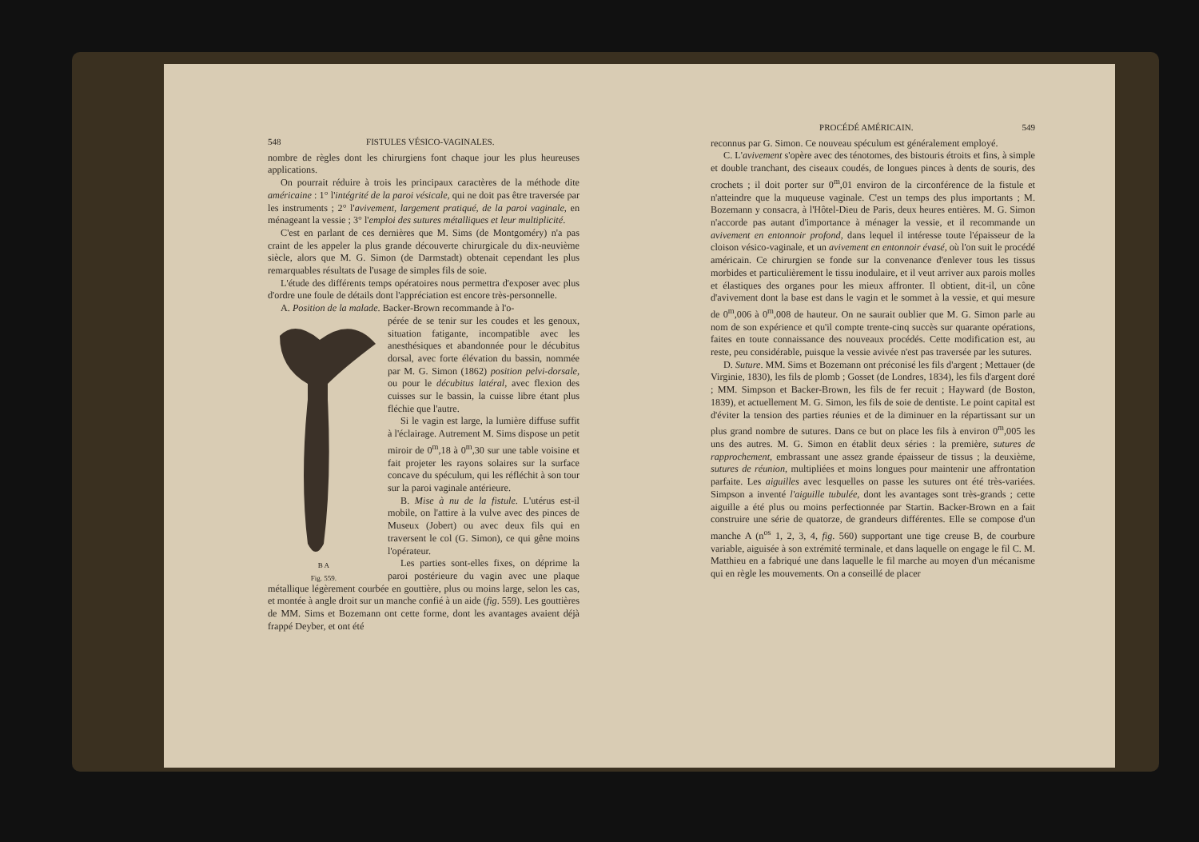548 FISTULES VÉSICO-VAGINALES.
nombre de règles dont les chirurgiens font chaque jour les plus heureuses applications.
On pourrait réduire à trois les principaux caractères de la méthode dite américaine : 1° l'intégrité de la paroi vésicale, qui ne doit pas être traversée par les instruments ; 2° l'avivement, largement pratiqué, de la paroi vaginale, en ménageant la vessie ; 3° l'emploi des sutures métalliques et leur multiplicité.
C'est en parlant de ces dernières que M. Sims (de Montgoméry) n'a pas craint de les appeler la plus grande découverte chirurgicale du dix-neuvième siècle, alors que M. G. Simon (de Darmstadt) obtenait cependant les plus remarquables résultats de l'usage de simples fils de soie.
L'étude des différents temps opératoires nous permettra d'exposer avec plus d'ordre une foule de détails dont l'appréciation est encore très-personnelle.
A. Position de la malade. Backer-Brown recommande à l'o-
B A
Fig. 559.
pérée de se tenir sur les coudes et les genoux, situation fatigante, incompatible avec les anesthésiques et abandonnée pour le décubitus dorsal, avec forte élévation du bassin, nommée par M. G. Simon (1862) position pelvi-dorsale, ou pour le décubitus latéral, avec flexion des cuisses sur le bassin, la cuisse libre étant plus fléchie que l'autre.
Si le vagin est large, la lumière diffuse suffit à l'éclairage. Autrement M. Sims dispose un petit miroir de 0<sup>m</sup>,18 à 0<sup>m</sup>,30 sur une table voisine et fait projeter les rayons solaires sur la surface concave du spéculum, qui les réfléchit à son tour sur la paroi vaginale antérieure.
B. Mise à nu de la fistule. L'utérus est-il mobile, on l'attire à la vulve avec des pinces de Museux (Jobert) ou avec deux fils qui en traversent le col (G. Simon), ce qui gêne moins l'opérateur.
Les parties sont-elles fixes, on déprime la paroi postérieure du vagin avec une plaque métallique légèrement courbée en gouttière, plus ou moins large, selon les cas, et montée à angle droit sur un manche confié à un aide (fig. 559). Les gouttières de MM. Sims et Bozemann ont cette forme, dont les avantages avaient déjà frappé Deyber, et ont été
PROCÉDÉ AMÉRICAIN. 549
reconnus par G. Simon. Ce nouveau spéculum est généralement employé.
C. L'avivement s'opère avec des ténotomes, des bistouris étroits et fins, à simple et double tranchant, des ciseaux coudés, de longues pinces à dents de souris, des crochets ; il doit porter sur 0<sup>m</sup>,01 environ de la circonférence de la fistule et n'atteindre que la muqueuse vaginale. C'est un temps des plus importants ; M. Bozemann y consacra, à l'Hôtel-Dieu de Paris, deux heures entières. M. G. Simon n'accorde pas autant d'importance à ménager la vessie, et il recommande un avivement en entonnoir profond, dans lequel il intéresse toute l'épaisseur de la cloison vésico-vaginale, et un avivement en entonnoir évasé, où l'on suit le procédé américain. Ce chirurgien se fonde sur la convenance d'enlever tous les tissus morbides et particulièrement le tissu inodulaire, et il veut arriver aux parois molles et élastiques des organes pour les mieux affronter. Il obtient, dit-il, un cône d'avivement dont la base est dans le vagin et le sommet à la vessie, et qui mesure de 0<sup>m</sup>,006 à 0<sup>m</sup>,008 de hauteur. On ne saurait oublier que M. G. Simon parle au nom de son expérience et qu'il compte trente-cinq succès sur quarante opérations, faites en toute connaissance des nouveaux procédés. Cette modification est, au reste, peu considérable, puisque la vessie avivée n'est pas traversée par les sutures.
D. Suture. MM. Sims et Bozemann ont préconisé les fils d'argent ; Mettauer (de Virginie, 1830), les fils de plomb ; Gosset (de Londres, 1834), les fils d'argent doré ; MM. Simpson et Backer-Brown, les fils de fer recuit ; Hayward (de Boston, 1839), et actuellement M. G. Simon, les fils de soie de dentiste. Le point capital est d'éviter la tension des parties réunies et de la diminuer en la répartissant sur un plus grand nombre de sutures. Dans ce but on place les fils à environ 0<sup>m</sup>,005 les uns des autres. M. G. Simon en établit deux séries : la première, sutures de rapprochement, embrassant une assez grande épaisseur de tissus ; la deuxième, sutures de réunion, multipliées et moins longues pour maintenir une affrontation parfaite. Les aiguilles avec lesquelles on passe les sutures ont été très-variées. Simpson a inventé l'aiguille tubulée, dont les avantages sont très-grands ; cette aiguille a été plus ou moins perfectionnée par Startin. Backer-Brown en a fait construire une série de quatorze, de grandeurs différentes. Elle se compose d'un manche A (n<sup>os</sup> 1, 2, 3, 4, fig. 560) supportant une tige creuse B, de courbure variable, aiguisée à son extrémité terminale, et dans laquelle on engage le fil C. M. Matthieu en a fabriqué une dans laquelle le fil marche au moyen d'un mécanisme qui en règle les mouvements. On a conseillé de placer